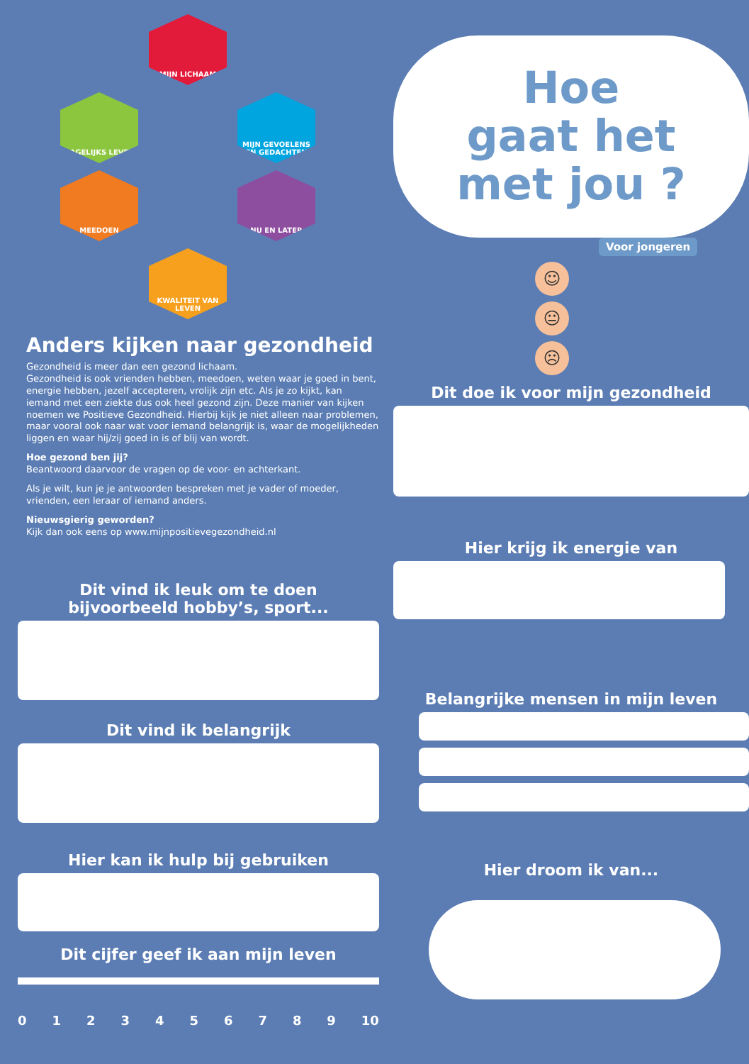MIJN LICHAAM
DAGELIJKS LEVEN
MIJN GEVOELENS EN GEDACHTEN
MEEDOEN
NU EN LATER
KWALITEIT VAN LEVEN
Anders kijken naar gezondheid
Gezondheid is meer dan een gezond lichaam.
Gezondheid is ook vrienden hebben, meedoen, weten waar je goed in bent, energie hebben, jezelf accepteren, vrolijk zijn etc. Als je zo kijkt, kan iemand met een ziekte dus ook heel gezond zijn. Deze manier van kijken noemen we Positieve Gezondheid. Hierbij kijk je niet alleen naar problemen, maar vooral ook naar wat voor iemand belangrijk is, waar de mogelijkheden liggen en waar hij/zij goed in is of blij van wordt.
Hoe gezond ben jij?
Beantwoord daarvoor de vragen op de voor- en achterkant.
Als je wilt, kun je je antwoorden bespreken met je vader of moeder, vrienden, een leraar of iemand anders.
Nieuwsgierig geworden?
Kijk dan ook eens op www.mijnpositievegezondheid.nl
Dit vind ik leuk om te doen
bijvoorbeeld hobby’s, sport...
Dit vind ik belangrijk
Hier kan ik hulp bij gebruiken
Dit cijfer geef ik aan mijn leven
0123456789 10
Hoe
gaat het
met jou ?
Voor jongeren
☺
😐
☹
Dit doe ik voor mijn gezondheid
Hier krijg ik energie van
Belangrijke mensen in mijn leven
Hier droom ik van...